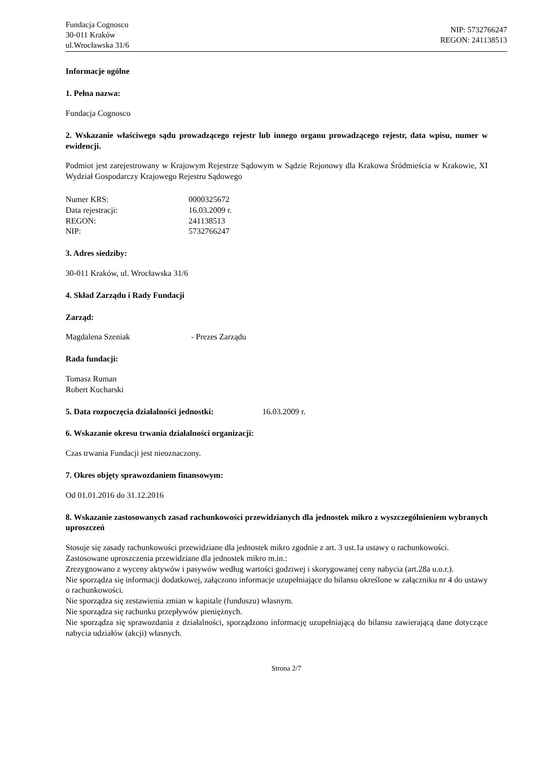Fundacja Cognosco
30-011 Kraków
ul.Wrocławska 31/6
NIP: 5732766247
REGON: 241138513
Informacje ogólne
1. Pełna nazwa:
Fundacja Cognosco
2. Wskazanie właściwego sądu prowadzącego rejestr lub innego organu prowadzącego rejestr, data wpisu, numer w ewidencji.
Podmiot jest zarejestrowany w Krajowym Rejestrze Sądowym w Sądzie Rejonowy dla Krakowa Śródmieścia w Krakowie, XI Wydział Gospodarczy Krajowego Rejestru Sądowego
Numer KRS: 0000325672
Data rejestracji: 16.03.2009 r.
REGON: 241138513
NIP: 5732766247
3. Adres siedziby:
30-011 Kraków, ul. Wrocławska 31/6
4. Skład Zarządu i Rady Fundacji
Zarząd:
Magdalena Szeniak - Prezes Zarządu
Rada fundacji:
Tomasz Ruman
Robert Kucharski
5. Data rozpoczęcia działalności jednostki: 16.03.2009 r.
6. Wskazanie okresu trwania działalności organizacji:
Czas trwania Fundacji jest nieoznaczony.
7. Okres objęty sprawozdaniem finansowym:
Od 01.01.2016 do 31.12.2016
8. Wskazanie zastosowanych zasad rachunkowości przewidzianych dla jednostek mikro z wyszczególnieniem wybranych uproszczeń
Stosuje się zasady rachunkowości przewidziane dla jednostek mikro zgodnie z art. 3 ust.1a ustawy o rachunkowości.
Zastosowane uproszczenia przewidziane dla jednostek mikro m.in.:
Zrezygnowano z wyceny aktywów i pasywów według wartości godziwej i skorygowanej ceny nabycia (art.28a u.o.r.).
Nie sporządza się informacji dodatkowej, załączono informacje uzupełniające do bilansu określone w załączniku nr 4 do ustawy o rachunkowości.
Nie sporządza się zestawienia zmian w kapitale (funduszu) własnym.
Nie sporządza się rachunku przepływów pieniężnych.
Nie sporządza się sprawozdania z działalności, sporządzono informację uzupełniającą do bilansu zawierającą dane dotyczące nabycia udziałów (akcji) własnych.
Strona 2/7